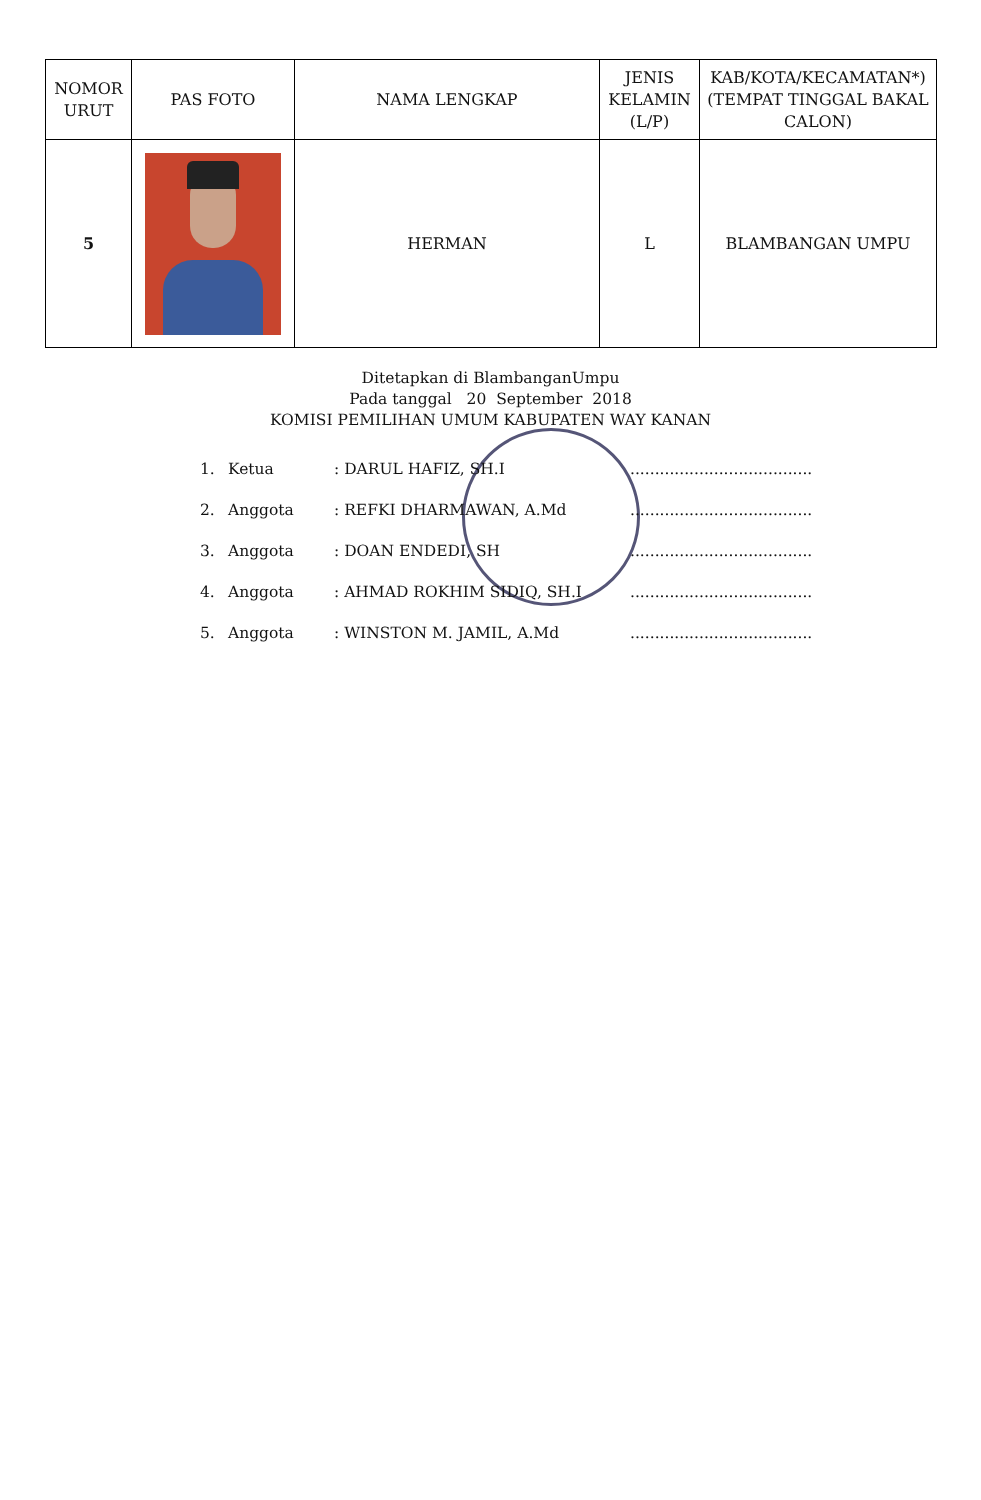| NOMOR URUT | PAS FOTO | NAMA LENGKAP | JENIS KELAMIN (L/P) | KAB/KOTA/KECAMATAN*) (TEMPAT TINGGAL BAKAL CALON) |
| --- | --- | --- | --- | --- |
| 5 | | HERMAN | L | BLAMBANGAN UMPU |
Ditetapkan di BlambanganUmpu
Pada tanggal 20 September 2018
KOMISI PEMILIHAN UMUM KABUPATEN WAY KANAN
| 1. | Ketua | : DARUL HAFIZ, SH.I | ..................................... |
| 2. | Anggota | : REFKI DHARMAWAN, A.Md | ..................................... |
| 3. | Anggota | : DOAN ENDEDI, SH | ..................................... |
| 4. | Anggota | : AHMAD ROKHIM SIDIQ, SH.I | ..................................... |
| 5. | Anggota | : WINSTON M. JAMIL, A.Md | ..................................... |